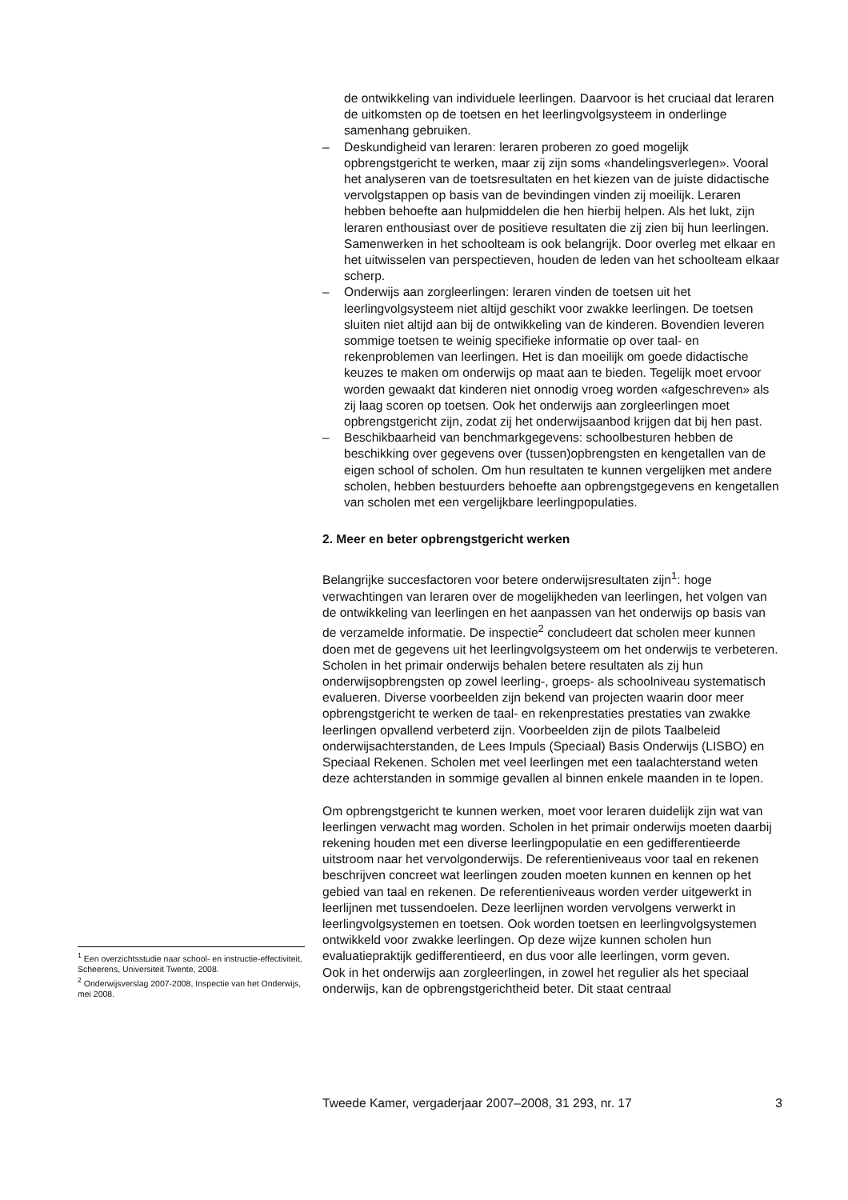de ontwikkeling van individuele leerlingen. Daarvoor is het cruciaal dat leraren de uitkomsten op de toetsen en het leerlingvolgsysteem in onderlinge samenhang gebruiken.
– Deskundigheid van leraren: leraren proberen zo goed mogelijk opbrengstgericht te werken, maar zij zijn soms «handelingsverlegen». Vooral het analyseren van de toetsresultaten en het kiezen van de juiste didactische vervolgstappen op basis van de bevindingen vinden zij moeilijk. Leraren hebben behoefte aan hulpmiddelen die hen hierbij helpen. Als het lukt, zijn leraren enthousiast over de positieve resultaten die zij zien bij hun leerlingen. Samenwerken in het schoolteam is ook belangrijk. Door overleg met elkaar en het uitwisselen van perspectieven, houden de leden van het schoolteam elkaar scherp.
– Onderwijs aan zorgleerlingen: leraren vinden de toetsen uit het leerlingvolgsysteem niet altijd geschikt voor zwakke leerlingen. De toetsen sluiten niet altijd aan bij de ontwikkeling van de kinderen. Bovendien leveren sommige toetsen te weinig specifieke informatie op over taal- en rekenproblemen van leerlingen. Het is dan moeilijk om goede didactische keuzes te maken om onderwijs op maat aan te bieden. Tegelijk moet ervoor worden gewaakt dat kinderen niet onnodig vroeg worden «afgeschreven» als zij laag scoren op toetsen. Ook het onderwijs aan zorgleerlingen moet opbrengstgericht zijn, zodat zij het onderwijsaanbod krijgen dat bij hen past.
– Beschikbaarheid van benchmarkgegevens: schoolbesturen hebben de beschikking over gegevens over (tussen)opbrengsten en kengetallen van de eigen school of scholen. Om hun resultaten te kunnen vergelijken met andere scholen, hebben bestuurders behoefte aan opbrengstgegevens en kengetallen van scholen met een vergelijkbare leerlingpopulaties.
2. Meer en beter opbrengstgericht werken
Belangrijke succesfactoren voor betere onderwijsresultaten zijn<sup>1</sup>: hoge verwachtingen van leraren over de mogelijkheden van leerlingen, het volgen van de ontwikkeling van leerlingen en het aanpassen van het onderwijs op basis van de verzamelde informatie. De inspectie<sup>2</sup> concludeert dat scholen meer kunnen doen met de gegevens uit het leerlingvolgsysteem om het onderwijs te verbeteren. Scholen in het primair onderwijs behalen betere resultaten als zij hun onderwijsopbrengsten op zowel leerling-, groeps- als schoolniveau systematisch evalueren. Diverse voorbeelden zijn bekend van projecten waarin door meer opbrengstgericht te werken de taal- en rekenprestaties prestaties van zwakke leerlingen opvallend verbeterd zijn. Voorbeelden zijn de pilots Taalbeleid onderwijsachterstanden, de Lees Impuls (Speciaal) Basis Onderwijs (LISBO) en Speciaal Rekenen. Scholen met veel leerlingen met een taalachterstand weten deze achterstanden in sommige gevallen al binnen enkele maanden in te lopen.
Om opbrengstgericht te kunnen werken, moet voor leraren duidelijk zijn wat van leerlingen verwacht mag worden. Scholen in het primair onderwijs moeten daarbij rekening houden met een diverse leerlingpopulatie en een gedifferentieerde uitstroom naar het vervolgonderwijs. De referentieniveaus voor taal en rekenen beschrijven concreet wat leerlingen zouden moeten kunnen en kennen op het gebied van taal en rekenen. De referentieniveaus worden verder uitgewerkt in leerlijnen met tussendoelen. Deze leerlijnen worden vervolgens verwerkt in leerlingvolgsystemen en toetsen. Ook worden toetsen en leerlingvolgsystemen ontwikkeld voor zwakke leerlingen. Op deze wijze kunnen scholen hun evaluatiepraktijk gedifferentieerd, en dus voor alle leerlingen, vorm geven.
Ook in het onderwijs aan zorgleerlingen, in zowel het regulier als het speciaal onderwijs, kan de opbrengstgerichtheid beter. Dit staat centraal
<sup>1</sup> Een overzichtsstudie naar school- en instructie-effectiviteit, Scheerens, Universiteit Twente, 2008.
<sup>2</sup> Onderwijsverslag 2007-2008, Inspectie van het Onderwijs, mei 2008.
Tweede Kamer, vergaderjaar 2007–2008, 31 293, nr. 17 3